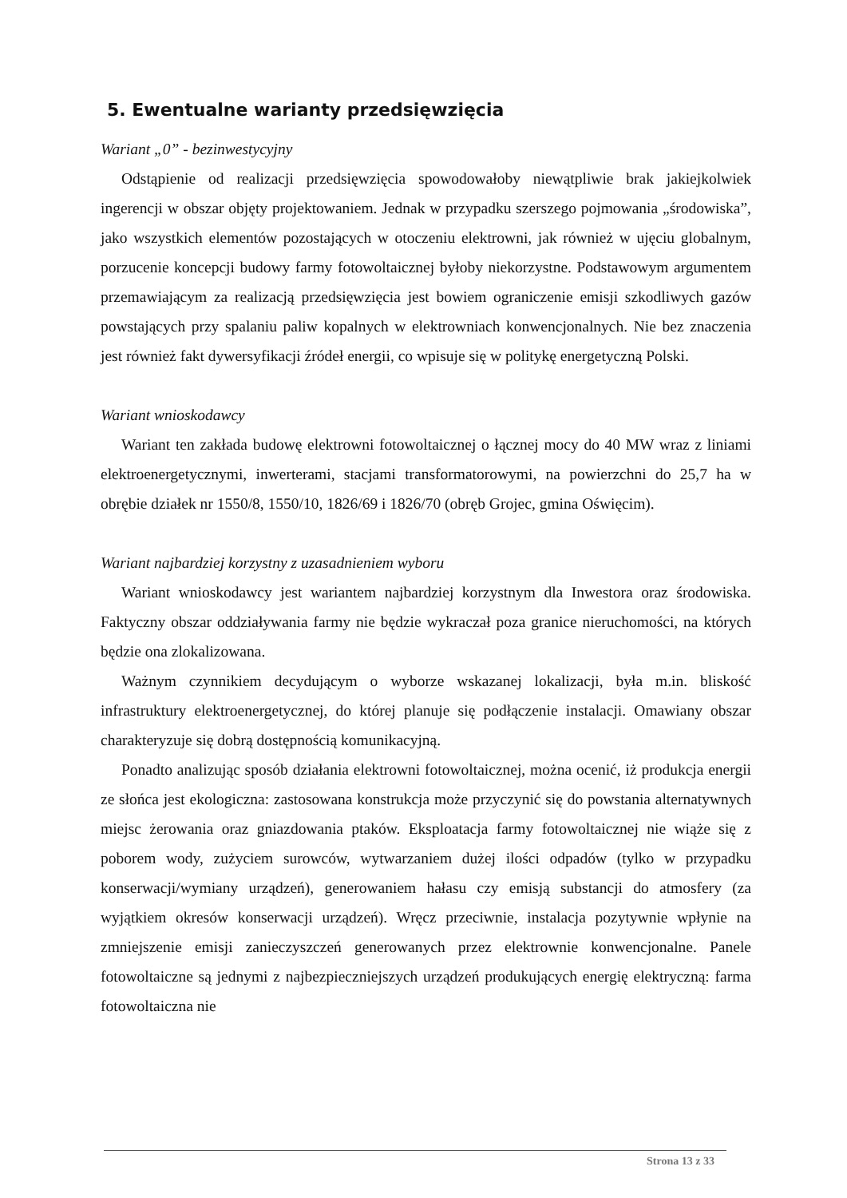5. Ewentualne warianty przedsięwzięcia
Wariant „0” - bezinwestycyjny
Odstąpienie od realizacji przedsięwzięcia spowodowałoby niewątpliwie brak jakiejkolwiek ingerencji w obszar objęty projektowaniem. Jednak w przypadku szerszego pojmowania „środowiska”, jako wszystkich elementów pozostających w otoczeniu elektrowni, jak również w ujęciu globalnym, porzucenie koncepcji budowy farmy fotowoltaicznej byłoby niekorzystne. Podstawowym argumentem przemawiającym za realizacją przedsięwzięcia jest bowiem ograniczenie emisji szkodliwych gazów powstających przy spalaniu paliw kopalnych w elektrowniach konwencjonalnych. Nie bez znaczenia jest również fakt dywersyfikacji źródeł energii, co wpisuje się w politykę energetyczną Polski.
Wariant wnioskodawcy
Wariant ten zakłada budowę elektrowni fotowoltaicznej o łącznej mocy do 40 MW wraz z liniami elektroenergetycznymi, inwerterami, stacjami transformatorowymi, na powierzchni do 25,7 ha w obrębie działek nr 1550/8, 1550/10, 1826/69 i 1826/70 (obręb Grojec, gmina Oświęcim).
Wariant najbardziej korzystny z uzasadnieniem wyboru
Wariant wnioskodawcy jest wariantem najbardziej korzystnym dla Inwestora oraz środowiska. Faktyczny obszar oddziaływania farmy nie będzie wykraczał poza granice nieruchomości, na których będzie ona zlokalizowana.
Ważnym czynnikiem decydującym o wyborze wskazanej lokalizacji, była m.in. bliskość infrastruktury elektroenergetycznej, do której planuje się podłączenie instalacji. Omawiany obszar charakteryzuje się dobrą dostępnością komunikacyjną.
Ponadto analizując sposób działania elektrowni fotowoltaicznej, można ocenić, iż produkcja energii ze słońca jest ekologiczna: zastosowana konstrukcja może przyczynić się do powstania alternatywnych miejsc żerowania oraz gniazdowania ptaków. Eksploatacja farmy fotowoltaicznej nie wiąże się z poborem wody, zużyciem surowców, wytwarzaniem dużej ilości odpadów (tylko w przypadku konserwacji/wymiany urządzeń), generowaniem hałasu czy emisją substancji do atmosfery (za wyjątkiem okresów konserwacji urządzeń). Wręcz przeciwnie, instalacja pozytywnie wpłynie na zmniejszenie emisji zanieczyszczeń generowanych przez elektrownie konwencjonalne. Panele fotowoltaiczne są jednymi z najbezpieczniejszych urządzeń produkujących energię elektryczną: farma fotowoltaiczna nie
Strona 13 z 33